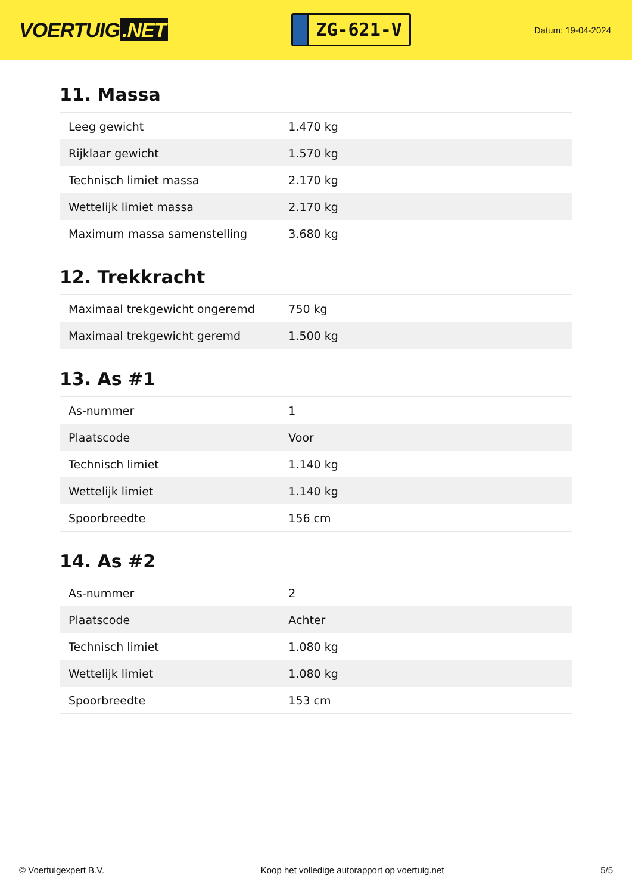VOERTUIG.NET
ZG-621-V
Datum: 19-04-2024
11. Massa
| Leeg gewicht | 1.470 kg |
| Rijklaar gewicht | 1.570 kg |
| Technisch limiet massa | 2.170 kg |
| Wettelijk limiet massa | 2.170 kg |
| Maximum massa samenstelling | 3.680 kg |
12. Trekkracht
| Maximaal trekgewicht ongeremd | 750 kg |
| Maximaal trekgewicht geremd | 1.500 kg |
13. As #1
| As-nummer | 1 |
| Plaatscode | Voor |
| Technisch limiet | 1.140 kg |
| Wettelijk limiet | 1.140 kg |
| Spoorbreedte | 156 cm |
14. As #2
| As-nummer | 2 |
| Plaatscode | Achter |
| Technisch limiet | 1.080 kg |
| Wettelijk limiet | 1.080 kg |
| Spoorbreedte | 153 cm |
© Voertuigexpert B.V. Koop het volledige autorapport op voertuig.net 5/5